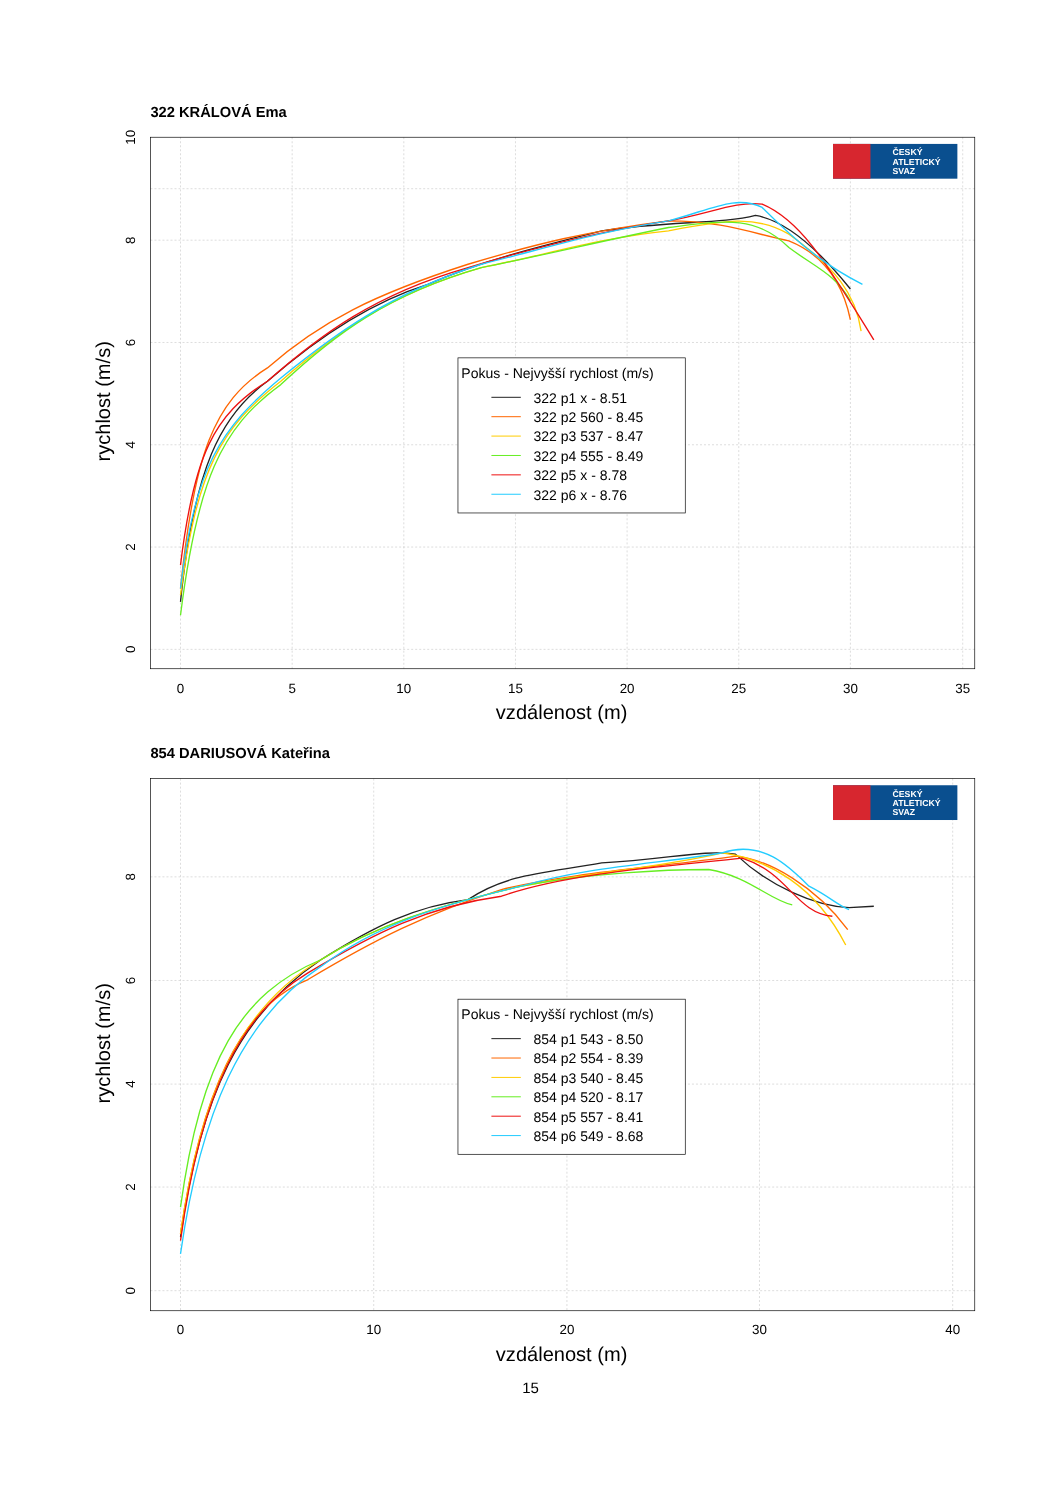322 KRÁLOVÁ Ema
0
5
10
15
20
25
30
35
0
2
4
6
8
10
vzdálenost (m)
rychlost (m/s)
ČESKÝ
ATLETICKÝ
SVAZ
Pokus - Nejvyšší rychlost (m/s)
322 p1 x - 8.51
322 p2 560 - 8.45
322 p3 537 - 8.47
322 p4 555 - 8.49
322 p5 x - 8.78
322 p6 x - 8.76
854 DARIUSOVÁ Kateřina
0
10
20
30
40
0
2
4
6
8
vzdálenost (m)
rychlost (m/s)
ČESKÝ
ATLETICKÝ
SVAZ
Pokus - Nejvyšší rychlost (m/s)
854 p1 543 - 8.50
854 p2 554 - 8.39
854 p3 540 - 8.45
854 p4 520 - 8.17
854 p5 557 - 8.41
854 p6 549 - 8.68
15